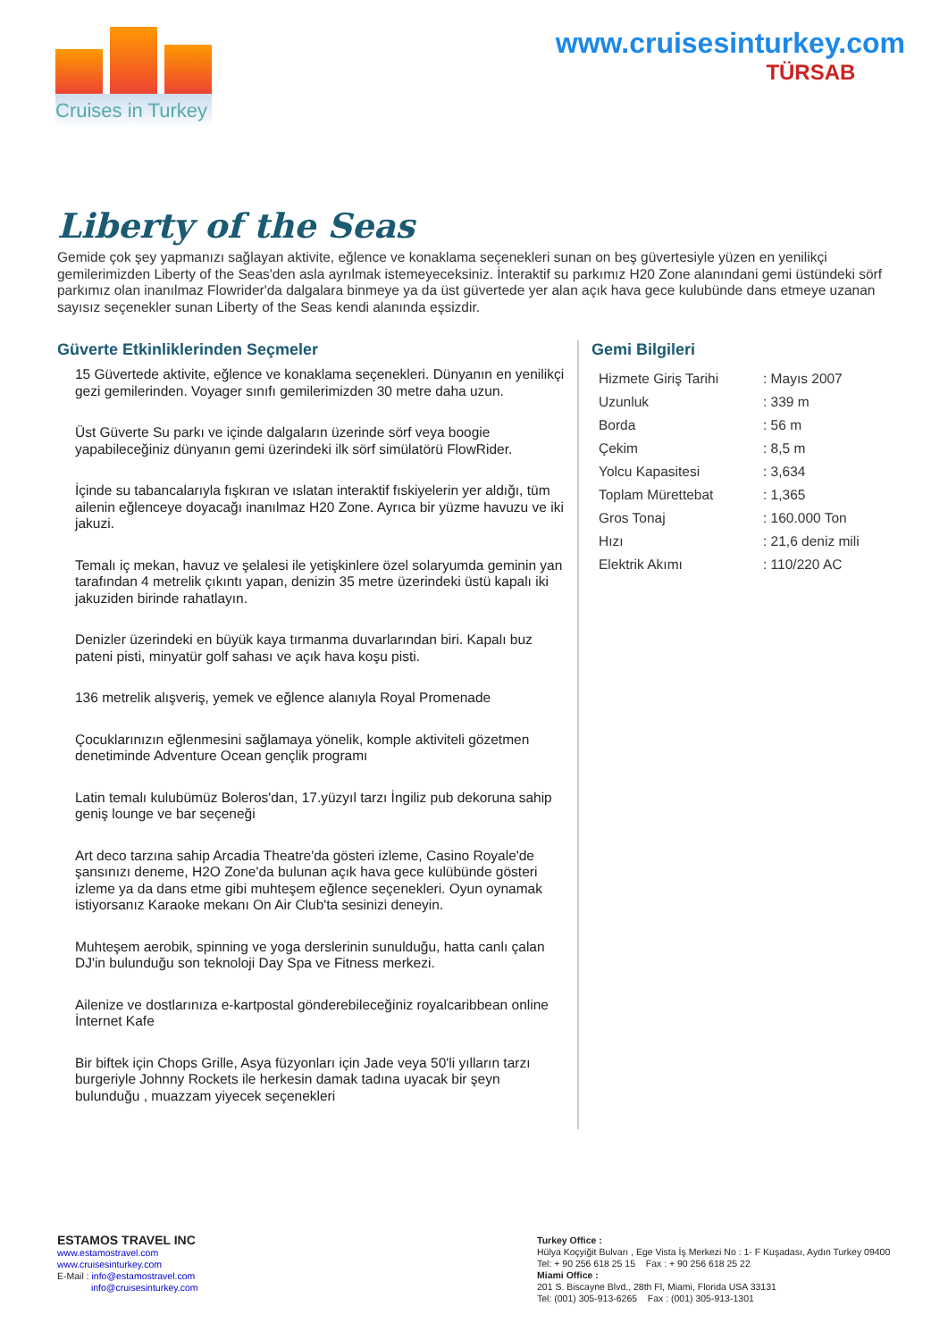Cruises in Turkey
www.cruisesinturkey.com
TÜRSAB
Liberty of the Seas
Gemide çok şey yapmanızı sağlayan aktivite, eğlence ve konaklama seçenekleri sunan on beş güvertesiyle yüzen en yenilikçi gemilerimizden Liberty of the Seas'den asla ayrılmak istemeyeceksiniz. İnteraktif su parkımız H20 Zone alanındani gemi üstündeki sörf parkımız olan inanılmaz Flowrider'da dalgalara binmeye ya da üst güvertede yer alan açık hava gece kulubünde dans etmeye uzanan sayısız seçenekler sunan Liberty of the Seas kendi alanında eşsizdir.
Güverte Etkinliklerinden Seçmeler
15 Güvertede aktivite, eğlence ve konaklama seçenekleri. Dünyanın en yenilikçi gezi gemilerinden. Voyager sınıfı gemilerimizden 30 metre daha uzun.
Üst Güverte Su parkı ve içinde dalgaların üzerinde sörf veya boogie yapabileceğiniz dünyanın gemi üzerindeki ilk sörf simülatörü FlowRider.
İçinde su tabancalarıyla fışkıran ve ıslatan interaktif fıskiyelerin yer aldığı, tüm ailenin eğlenceye doyacağı inanılmaz H20 Zone. Ayrıca bir yüzme havuzu ve iki jakuzi.
Temalı iç mekan, havuz ve şelalesi ile yetişkinlere özel solaryumda geminin yan tarafından 4 metrelik çıkıntı yapan, denizin 35 metre üzerindeki üstü kapalı iki jakuziden birinde rahatlayın.
Denizler üzerindeki en büyük kaya tırmanma duvarlarından biri. Kapalı buz pateni pisti, minyatür golf sahası ve açık hava koşu pisti.
136 metrelik alışveriş, yemek ve eğlence alanıyla Royal Promenade
Çocuklarınızın eğlenmesini sağlamaya yönelik, komple aktiviteli gözetmen denetiminde Adventure Ocean gençlik programı
Latin temalı kulubümüz Boleros'dan, 17.yüzyıl tarzı İngiliz pub dekoruna sahip geniş lounge ve bar seçeneği
Art deco tarzına sahip Arcadia Theatre'da gösteri izleme, Casino Royale'de şansınızı deneme, H2O Zone'da bulunan açık hava gece kulübünde gösteri izleme ya da dans etme gibi muhteşem eğlence seçenekleri. Oyun oynamak istiyorsanız Karaoke mekanı On Air Club'ta sesinizi deneyin.
Muhteşem aerobik, spinning ve yoga derslerinin sunulduğu, hatta canlı çalan DJ'in bulunduğu son teknoloji Day Spa ve Fitness merkezi.
Ailenize ve dostlarınıza e-kartpostal gönderebileceğiniz royalcaribbean online İnternet Kafe
Bir biftek için Chops Grille, Asya füzyonları için Jade veya 50'li yılların tarzı burgeriyle Johnny Rockets ile herkesin damak tadına uyacak bir şeyn bulunduğu , muazzam yiyecek seçenekleri
Gemi Bilgileri
| Hizmete Giriş Tarihi | : Mayıs 2007 |
| Uzunluk | : 339 m |
| Borda | : 56 m |
| Çekim | : 8,5 m |
| Yolcu Kapasitesi | : 3,634 |
| Toplam Mürettebat | : 1,365 |
| Gros Tonaj | : 160.000 Ton |
| Hızı | : 21,6 deniz mili |
| Elektrik Akımı | : 110/220 AC |
ESTAMOS TRAVEL INC
www.estamostravel.com
www.cruisesinturkey.com
E-Mail : info@estamostravel.com
info@cruisesinturkey.com
Turkey Office :
Hülya Koçyiğit Bulvarı , Ege Vista İş Merkezi No : 1- F Kuşadası, Aydın Turkey 09400
Tel: + 90 256 618 25 15 Fax : + 90 256 618 25 22
Miami Office :
201 S. Biscayne Blvd., 28th Fl, Miami, Florida USA 33131
Tel: (001) 305-913-6265 Fax : (001) 305-913-1301